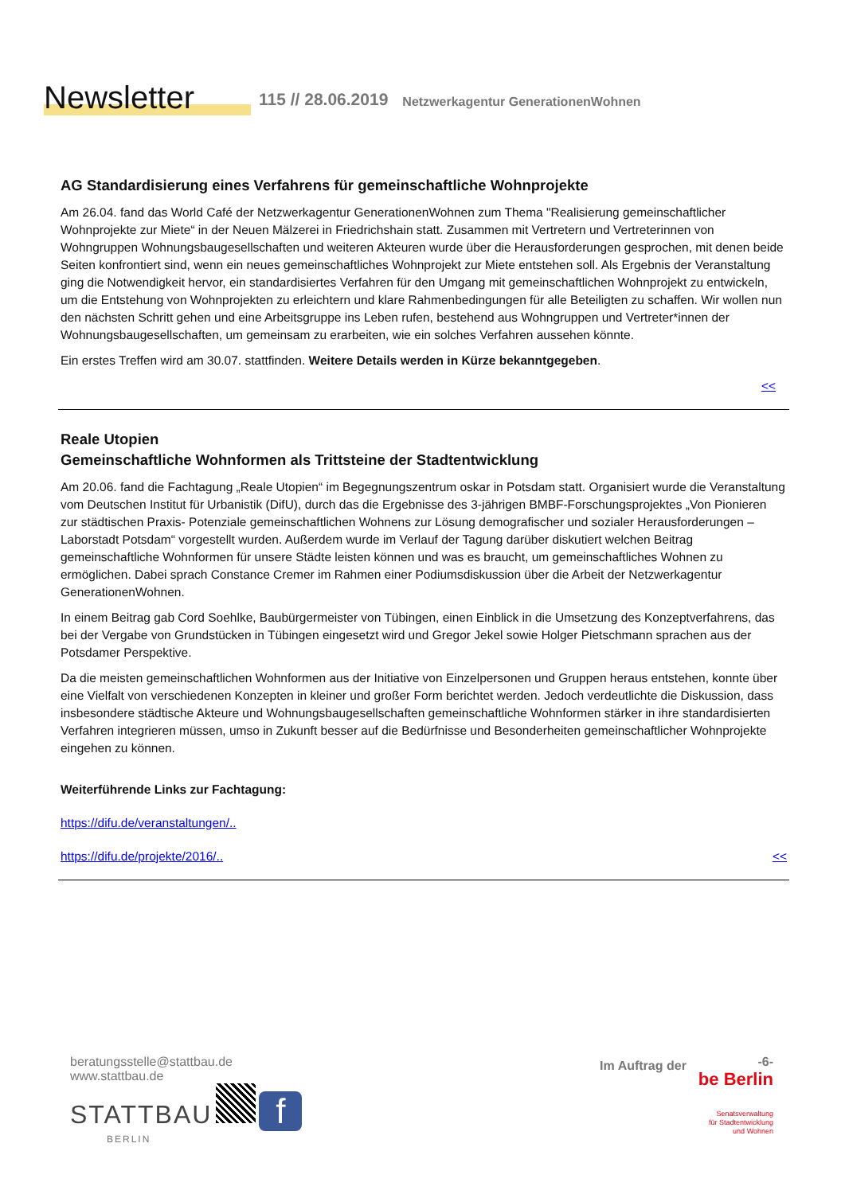Newsletter
115 // 28.06.2019
Netzwerkagentur GenerationenWohnen
AG Standardisierung eines Verfahrens für gemeinschaftliche Wohnprojekte
Am 26.04. fand das World Café der Netzwerkagentur GenerationenWohnen zum Thema "Realisierung gemeinschaftlicher Wohnprojekte zur Miete“ in der Neuen Mälzerei in Friedrichshain statt. Zusammen mit Vertretern und Vertreterinnen von Wohngruppen Wohnungsbaugesellschaften und weiteren Akteuren wurde über die Herausforderungen gesprochen, mit denen beide Seiten konfrontiert sind, wenn ein neues gemeinschaftliches Wohnprojekt zur Miete entstehen soll. Als Ergebnis der Veranstaltung ging die Notwendigkeit hervor, ein standardisiertes Verfahren für den Umgang mit gemeinschaftlichen Wohnprojekt zu entwickeln, um die Entstehung von Wohnprojekten zu erleichtern und klare Rahmenbedingungen für alle Beteiligten zu schaffen. Wir wollen nun den nächsten Schritt gehen und eine Arbeitsgruppe ins Leben rufen, bestehend aus Wohngruppen und Vertreter*innen der Wohnungsbaugesellschaften, um gemeinsam zu erarbeiten, wie ein solches Verfahren aussehen könnte.
Ein erstes Treffen wird am 30.07. stattfinden. Weitere Details werden in Kürze bekanntgegeben.
<<
Reale Utopien
Gemeinschaftliche Wohnformen als Trittsteine der Stadtentwicklung
Am 20.06. fand die Fachtagung „Reale Utopien“ im Begegnungszentrum oskar in Potsdam statt. Organisiert wurde die Veranstaltung vom Deutschen Institut für Urbanistik (DifU), durch das die Ergebnisse des 3-jährigen BMBF-Forschungsprojektes „Von Pionieren zur städtischen Praxis- Potenziale gemeinschaftlichen Wohnens zur Lösung demografischer und sozialer Herausforderungen – Laborstadt Potsdam“ vorgestellt wurden. Außerdem wurde im Verlauf der Tagung darüber diskutiert welchen Beitrag gemeinschaftliche Wohnformen für unsere Städte leisten können und was es braucht, um gemeinschaftliches Wohnen zu ermöglichen. Dabei sprach Constance Cremer im Rahmen einer Podiumsdiskussion über die Arbeit der Netzwerkagentur GenerationenWohnen.
In einem Beitrag gab Cord Soehlke, Baubürgermeister von Tübingen, einen Einblick in die Umsetzung des Konzeptverfahrens, das bei der Vergabe von Grundstücken in Tübingen eingesetzt wird und Gregor Jekel sowie Holger Pietschmann sprachen aus der Potsdamer Perspektive.
Da die meisten gemeinschaftlichen Wohnformen aus der Initiative von Einzelpersonen und Gruppen heraus entstehen, konnte über eine Vielfalt von verschiedenen Konzepten in kleiner und großer Form berichtet werden. Jedoch verdeutlichte die Diskussion, dass insbesondere städtische Akteure und Wohnungsbaugesellschaften gemeinschaftliche Wohnformen stärker in ihre standardisierten Verfahren integrieren müssen, umso in Zukunft besser auf die Bedürfnisse und Besonderheiten gemeinschaftlicher Wohnprojekte eingehen zu können.
Weiterführende Links zur Fachtagung:
https://difu.de/veranstaltungen/..
https://difu.de/projekte/2016/.. <<
beratungsstelle@stattbau.de
www.stattbau.de
STATTBAU f
BERLIN
Im Auftrag der
-6-
be Berlin
Senatsverwaltung
für Stadtentwicklung
und Wohnen